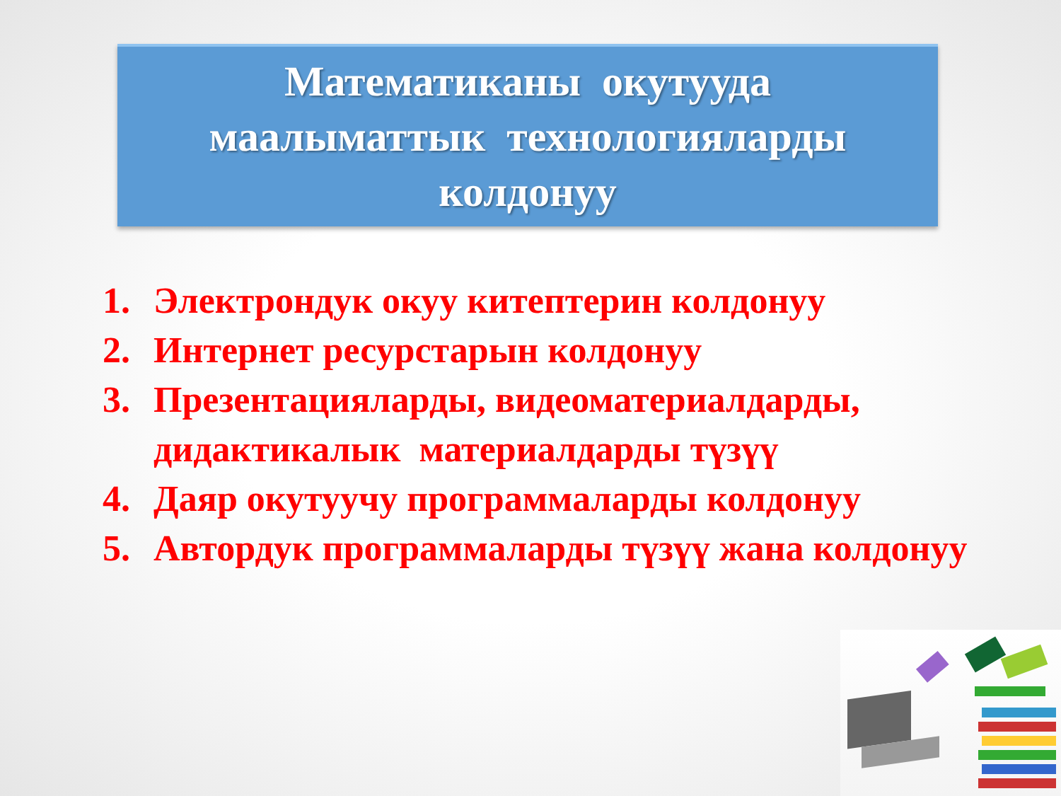Математиканы окутууда
маалыматтык технологияларды
колдонуу
1. Электрондук окуу китептерин колдонуу
2. Интернет ресурстарын колдонуу
3. Презентацияларды, видеоматериалдарды, дидактикалык материалдарды түзүү
4. Даяр окутуучу программаларды колдонуу
5. Автордук программаларды түзүү жана колдонуу